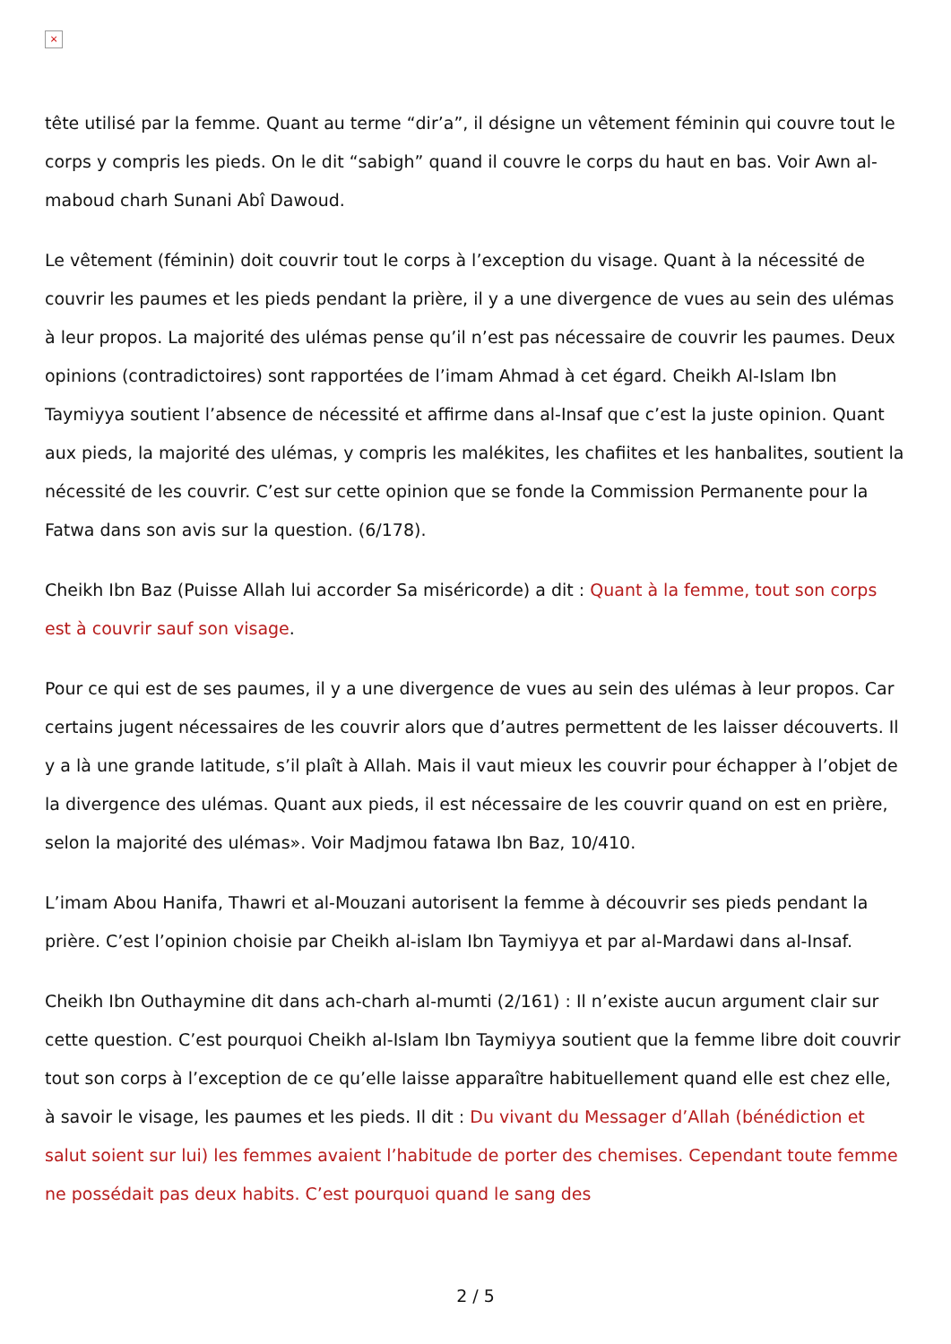×
tête utilisé par la femme. Quant au terme “dir’a”, il désigne un vêtement féminin qui couvre tout le corps y compris les pieds. On le dit “sabigh” quand il couvre le corps du haut en bas. Voir Awn al-maboud charh Sunani Abî Dawoud.
Le vêtement (féminin) doit couvrir tout le corps à l’exception du visage. Quant à la nécessité de couvrir les paumes et les pieds pendant la prière, il y a une divergence de vues au sein des ulémas à leur propos. La majorité des ulémas pense qu’il n’est pas nécessaire de couvrir les paumes. Deux opinions (contradictoires) sont rapportées de l’imam Ahmad à cet égard. Cheikh Al-Islam Ibn Taymiyya soutient l’absence de nécessité et affirme dans al-Insaf que c’est la juste opinion. Quant aux pieds, la majorité des ulémas, y compris les malékites, les chafiites et les hanbalites, soutient la nécessité de les couvrir. C’est sur cette opinion que se fonde la Commission Permanente pour la Fatwa dans son avis sur la question. (6/178).
Cheikh Ibn Baz (Puisse Allah lui accorder Sa miséricorde) a dit : Quant à la femme, tout son corps est à couvrir sauf son visage.
Pour ce qui est de ses paumes, il y a une divergence de vues au sein des ulémas à leur propos. Car certains jugent nécessaires de les couvrir alors que d’autres permettent de les laisser découverts. Il y a là une grande latitude, s’il plaît à Allah. Mais il vaut mieux les couvrir pour échapper à l’objet de la divergence des ulémas. Quant aux pieds, il est nécessaire de les couvrir quand on est en prière, selon la majorité des ulémas». Voir Madjmou fatawa Ibn Baz, 10/410.
L’imam Abou Hanifa, Thawri et al-Mouzani autorisent la femme à découvrir ses pieds pendant la prière. C’est l’opinion choisie par Cheikh al-islam Ibn Taymiyya et par al-Mardawi dans al-Insaf.
Cheikh Ibn Outhaymine dit dans ach-charh al-mumti (2/161) : Il n’existe aucun argument clair sur cette question. C’est pourquoi Cheikh al-Islam Ibn Taymiyya soutient que la femme libre doit couvrir tout son corps à l’exception de ce qu’elle laisse apparaître habituellement quand elle est chez elle, à savoir le visage, les paumes et les pieds. Il dit : Du vivant du Messager d’Allah (bénédiction et salut soient sur lui) les femmes avaient l’habitude de porter des chemises. Cependant toute femme ne possédait pas deux habits. C’est pourquoi quand le sang des
2 / 5